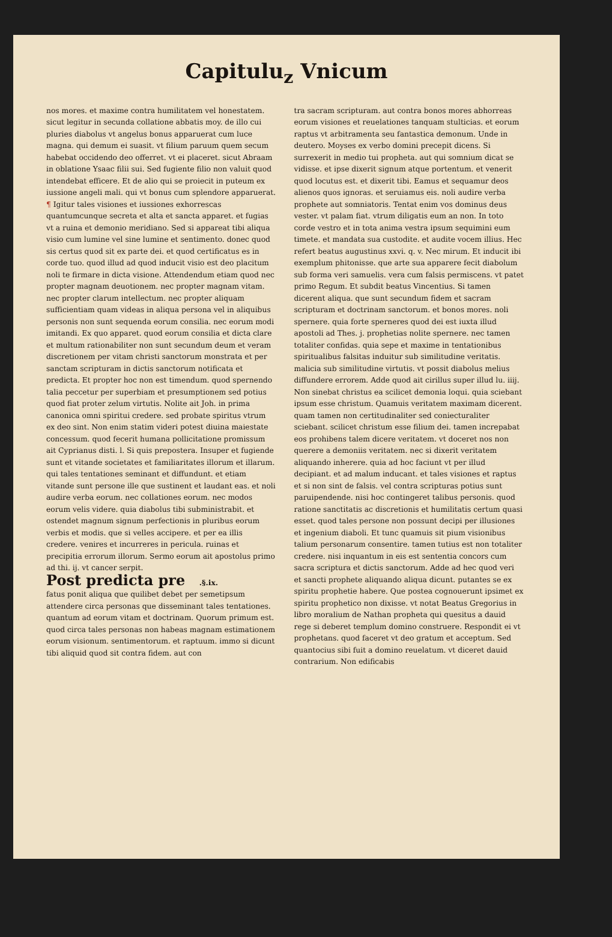Capitulu<sub>z</sub> Vnicum
nos mores. et maxime contra humilitatem vel honestatem. sicut legitur in secunda collatione abbatis moy. de illo cui pluries diabolus vt angelus bonus apparuerat cum luce magna. qui demum ei suasit. vt filium paruum quem secum habebat occidendo deo offerret. vt ei placeret. sicut Abraam in oblatione Ysaac filii sui. Sed fugiente filio non valuit quod intendebat efficere. Et de alio qui se proiecit in puteum ex iussione angeli mali. qui vt bonus cum splendore apparuerat. ¶ Igitur tales visiones et iussiones exhorrescas quantumcunque secreta et alta et sancta apparet. et fugias vt a ruina et demonio meridiano. Sed si appareat tibi aliqua visio cum lumine vel sine lumine et sentimento. donec quod sis certus quod sit ex parte dei. et quod certificatus es in corde tuo. quod illud ad quod inducit visio est deo placitum noli te firmare in dicta visione. Attendendum etiam quod nec propter magnam deuotionem. nec propter magnam vitam. nec propter clarum intellectum. nec propter aliquam sufficientiam quam videas in aliqua persona vel in aliquibus personis non sunt sequenda eorum consilia. nec eorum modi imitandi. Ex quo apparet. quod eorum consilia et dicta clare et multum rationabiliter non sunt secundum deum et veram discretionem per vitam christi sanctorum monstrata et per sanctam scripturam in dictis sanctorum notificata et predicta. Et propter hoc non est timendum. quod spernendo talia peccetur per superbiam et presumptionem sed potius quod fiat proter zelum virtutis. Nolite ait Joh. in prima canonica omni spiritui credere. sed probate spiritus vtrum ex deo sint. Non enim statim videri potest diuina maiestate concessum. quod fecerit humana pollicitatione promissum ait Cyprianus disti. l. Si quis preposterа. Insuper et fugiende sunt et vitande societates et familiaritates illorum et illarum. qui tales tentationes seminant et diffundunt. et etiam vitande sunt persone ille que sustinent et laudant eas. et noli audire verba eorum. nec collationes eorum. nec modos eorum velis videre. quia diabolus tibi subministrabit. et ostendet magnum signum perfectionis in pluribus eorum verbis et modis. que si velles accipere. et per ea illis credere. venires et incurreres in pericula. ruinas et precipitia errorum illorum. Sermo eorum ait apostolus primo ad thi. ij. vt cancer serpit.
Post predicta pre .§.ix.
fatus ponit aliqua que quilibet debet per semetipsum attendere circa personas que disseminant tales tentationes. quantum ad eorum vitam et doctrinam. Quorum primum est. quod circa tales personas non habeas magnam estimationem eorum visionum. sentimentorum. et raptuum. immo si dicunt tibi aliquid quod sit contra fidem. aut con
tra sacram scripturam. aut contra bonos mores abhorreas eorum visiones et reuelationes tanquam stulticias. et eorum raptus vt arbitramenta seu fantastica demonum. Unde in deutero. Moyses ex verbo domini precepit dicens. Si surrexerit in medio tui propheta. aut qui somnium dicat se vidisse. et ipse dixerit signum atque portentum. et venerit quod locutus est. et dixerit tibi. Eamus et sequamur deos alienos quos ignoras. et seruiamus eis. noli audire verba prophete aut somniatoris. Tentat enim vos dominus deus vester. vt palam fiat. vtrum diligatis eum an non. In toto corde vestro et in tota anima vestra ipsum sequimini eum timete. et mandata sua custodite. et audite vocem illius. Hec refert beatus augustinus xxvi. q. v. Nec mirum. Et inducit ibi exemplum phitonisse. que arte sua apparere fecit diabolum sub forma veri samuelis. vera cum falsis permiscens. vt patet primo Regum. Et subdit beatus Vincentius. Si tamen dicerent aliqua. que sunt secundum fidem et sacram scripturam et doctrinam sanctorum. et bonos mores. noli spernere. quia forte sperneres quod dei est iuxta illud apostoli ad Thes. j. prophetias nolite spernere. nec tamen totaliter confidas. quia sepe et maxime in tentationibus spiritualibus falsitas induitur sub similitudine veritatis. malicia sub similitudine virtutis. vt possit diabolus melius diffundere errorem. Adde quod ait cirillus super illud lu. iiij. Non sinebat christus ea scilicet demonia loqui. quia sciebant ipsum esse christum. Quamuis veritatem maximam dicerent. quam tamen non certitudinaliter sed coniecturaliter sciebant. scilicet christum esse filium dei. tamen increpabat eos prohibens talem dicere veritatem. vt doceret nos non querere a demoniis veritatem. nec si dixerit veritatem aliquando inherere. quia ad hoc faciunt vt per illud decipiant. et ad malum inducant. et tales visiones et raptus et si non sint de falsis. vel contra scripturas potius sunt paruipendende. nisi hoc contingeret talibus personis. quod ratione sanctitatis ac discretionis et humilitatis certum quasi esset. quod tales persone non possunt decipi per illusiones et ingenium diaboli. Et tunc quamuis sit pium visionibus talium personarum consentire. tamen tutius est non totaliter credere. nisi inquantum in eis est sententia concors cum sacra scriptura et dictis sanctorum. Adde ad hec quod veri et sancti prophete aliquando aliqua dicunt. putantes se ex spiritu prophetie habere. Que postea cognouerunt ipsimet ex spiritu prophetico non dixisse. vt notat Beatus Gregorius in libro moralium de Nathan propheta qui quesitus a dauid rege si deberet templum domino construere. Respondit ei vt prophetans. quod faceret vt deo gratum et acceptum. Sed quantocius sibi fuit a domino reuelatum. vt diceret dauid contrarium. Non edificabis